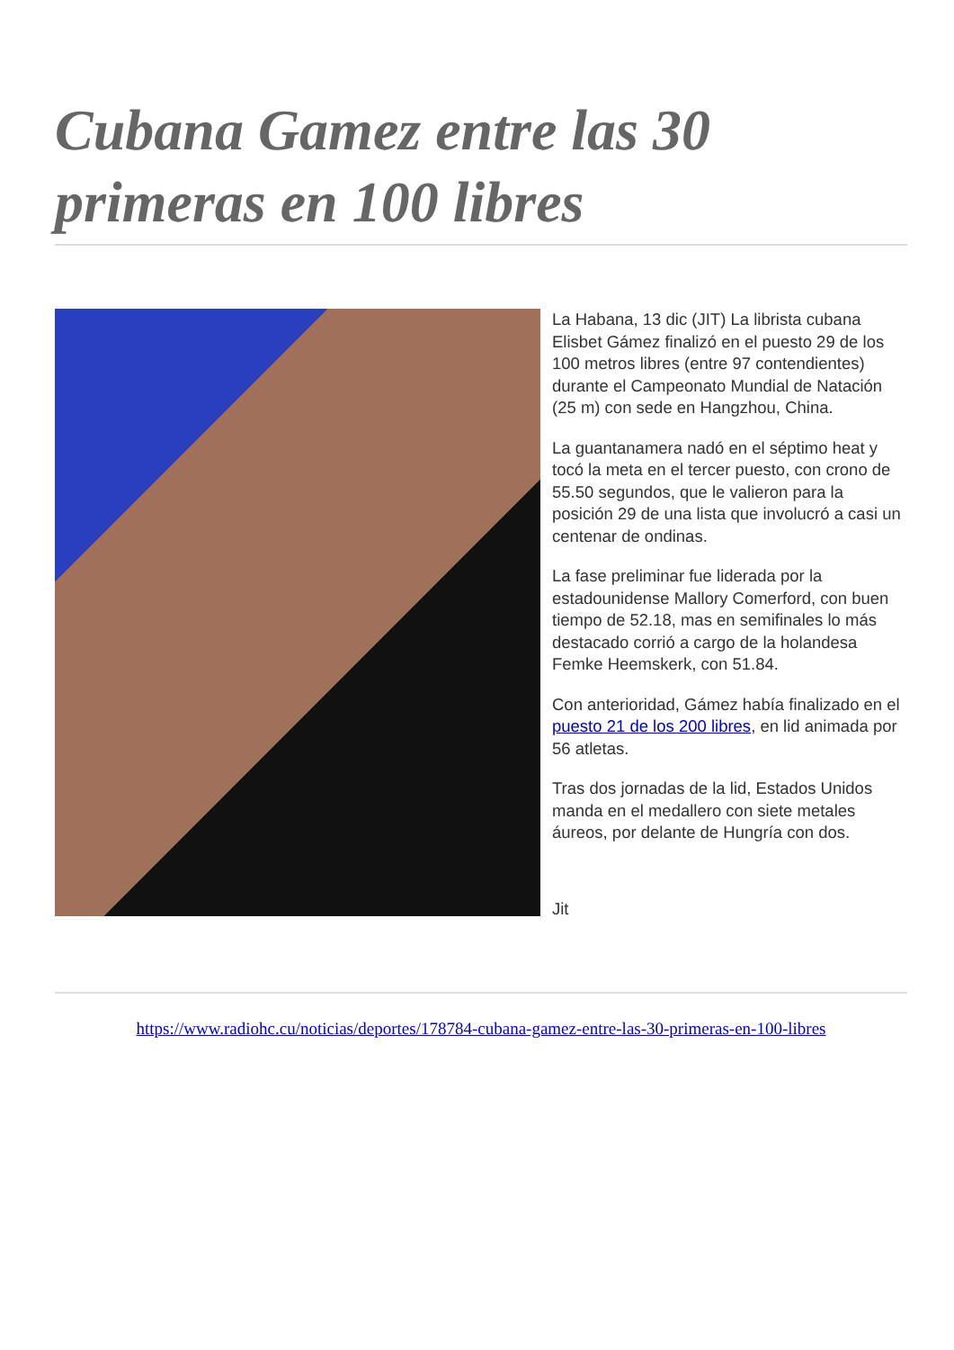Cubana Gamez entre las 30 primeras en 100 libres
La Habana, 13 dic (JIT) La librista cubana Elisbet Gámez finalizó en el puesto 29 de los 100 metros libres (entre 97 contendientes) durante el Campeonato Mundial de Natación (25 m) con sede en Hangzhou, China.
La guantanamera nadó en el séptimo heat y tocó la meta en el tercer puesto, con crono de 55.50 segundos, que le valieron para la posición 29 de una lista que involucró a casi un centenar de ondinas.
La fase preliminar fue liderada por la estadounidense Mallory Comerford, con buen tiempo de 52.18, mas en semifinales lo más destacado corrió a cargo de la holandesa Femke Heemskerk, con 51.84.
Con anterioridad, Gámez había finalizado en el puesto 21 de los 200 libres, en lid animada por 56 atletas.
Tras dos jornadas de la lid, Estados Unidos manda en el medallero con siete metales áureos, por delante de Hungría con dos.
Jit
https://www.radiohc.cu/noticias/deportes/178784-cubana-gamez-entre-las-30-primeras-en-100-libres